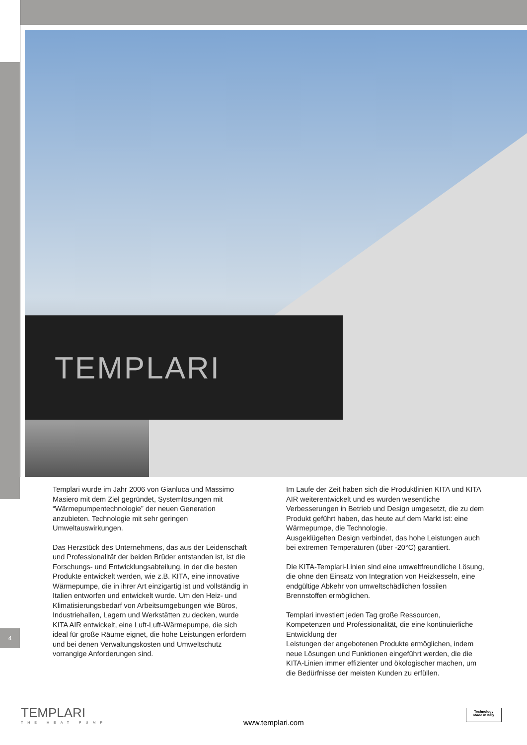TEMPLARI
Templari wurde im Jahr 2006 von Gianluca und Massimo Masiero mit dem Ziel gegründet, Systemlösungen mit “Wärmepumpentechnologie” der neuen Generation anzubieten. Technologie mit sehr geringen Umweltauswirkungen.
Das Herzstück des Unternehmens, das aus der Leidenschaft und Professionalität der beiden Brüder entstanden ist, ist die Forschungs- und Entwicklungsabteilung, in der die besten Produkte entwickelt werden, wie z.B. KITA, eine innovative Wärmepumpe, die in ihrer Art einzigartig ist und vollständig in Italien entworfen und entwickelt wurde. Um den Heiz- und Klimatisierungsbedarf von Arbeitsumgebungen wie Büros, Industriehallen, Lagern und Werkstätten zu decken, wurde KITA AIR entwickelt, eine Luft-Luft-Wärmepumpe, die sich ideal für große Räume eignet, die hohe Leistungen erfordern und bei denen Verwaltungskosten und Umweltschutz vorrangige Anforderungen sind.
Im Laufe der Zeit haben sich die Produktlinien KITA und KITA AIR weiterentwickelt und es wurden wesentliche Verbesserungen in Betrieb und Design umgesetzt, die zu dem Produkt geführt haben, das heute auf dem Markt ist: eine Wärmepumpe, die Technologie.
Ausgeklügelten Design verbindet, das hohe Leistungen auch bei extremen Temperaturen (über -20°C) garantiert.
Die KITA-Templari-Linien sind eine umweltfreundliche Lösung, die ohne den Einsatz von Integration von Heizkesseln, eine endgültige Abkehr von umweltschädlichen fossilen Brennstoffen ermöglichen.
Templari investiert jeden Tag große Ressourcen, Kompetenzen und Professionalität, die eine kontinuierliche Entwicklung der
Leistungen der angebotenen Produkte ermöglichen, indem neue Lösungen und Funktionen eingeführt werden, die die KITA-Linien immer effizienter und ökologischer machen, um die Bedürfnisse der meisten Kunden zu erfüllen.
4
TEMPLARI
THE HEAT PUMP
www.templari.com
Technology
Made in Italy